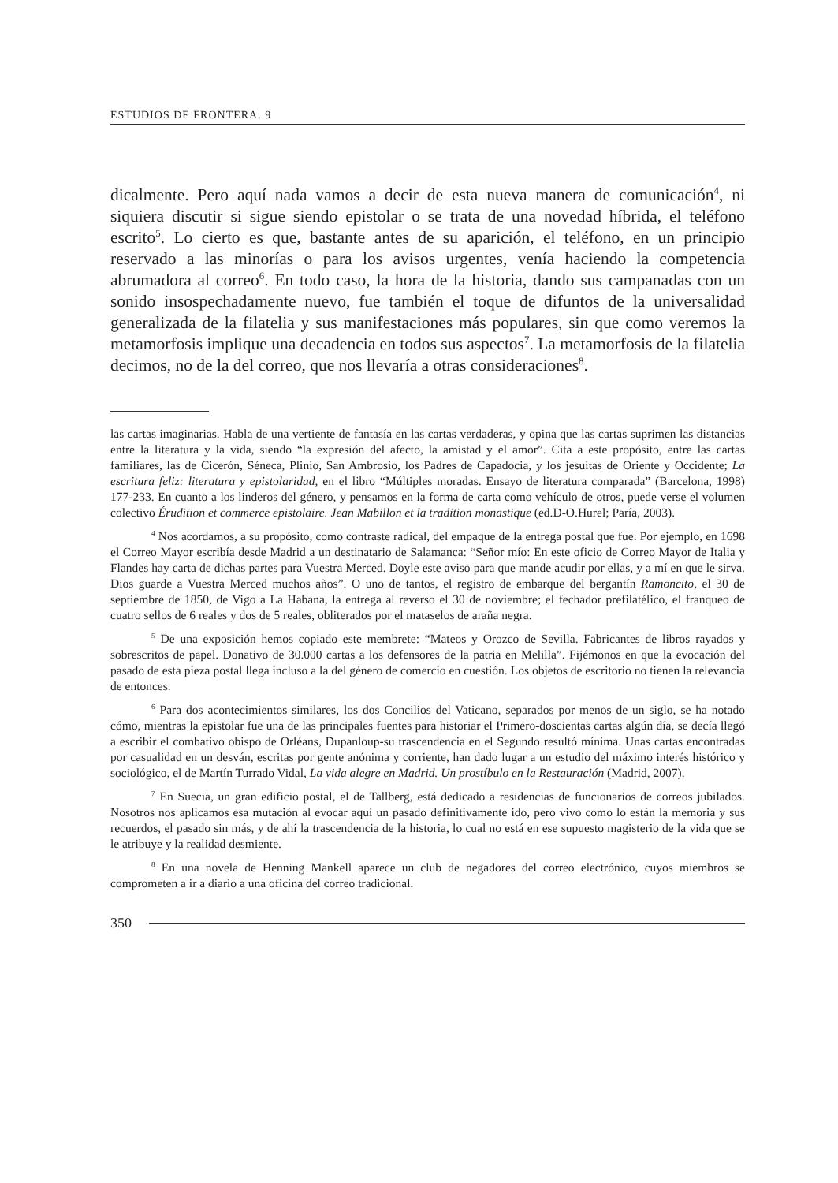ESTUDIOS DE FRONTERA. 9
dicalmente. Pero aquí nada vamos a decir de esta nueva manera de comunicación<sup>4</sup>, ni siquiera discutir si sigue siendo epistolar o se trata de una novedad híbrida, el teléfono escrito<sup>5</sup>. Lo cierto es que, bastante antes de su aparición, el teléfono, en un principio reservado a las minorías o para los avisos urgentes, venía haciendo la competencia abrumadora al correo<sup>6</sup>. En todo caso, la hora de la historia, dando sus campanadas con un sonido insospechadamente nuevo, fue también el toque de difuntos de la universalidad generalizada de la filatelia y sus manifestaciones más populares, sin que como veremos la metamorfosis implique una decadencia en todos sus aspectos<sup>7</sup>. La metamorfosis de la filatelia decimos, no de la del correo, que nos llevaría a otras consideraciones<sup>8</sup>.
las cartas imaginarias. Habla de una vertiente de fantasía en las cartas verdaderas, y opina que las cartas suprimen las distancias entre la literatura y la vida, siendo “la expresión del afecto, la amistad y el amor”. Cita a este propósito, entre las cartas familiares, las de Cicerón, Séneca, Plinio, San Ambrosio, los Padres de Capadocia, y los jesuitas de Oriente y Occidente; La escritura feliz: literatura y epistolaridad, en el libro “Múltiples moradas. Ensayo de literatura comparada” (Barcelona, 1998) 177-233. En cuanto a los linderos del género, y pensamos en la forma de carta como vehículo de otros, puede verse el volumen colectivo Érudition et commerce epistolaire. Jean Mabillon et la tradition monastique (ed.D-O.Hurel; Paría, 2003).
<sup>4</sup> Nos acordamos, a su propósito, como contraste radical, del empaque de la entrega postal que fue. Por ejemplo, en 1698 el Correo Mayor escribía desde Madrid a un destinatario de Salamanca: “Señor mío: En este oficio de Correo Mayor de Italia y Flandes hay carta de dichas partes para Vuestra Merced. Doyle este aviso para que mande acudir por ellas, y a mí en que le sirva. Dios guarde a Vuestra Merced muchos años”. O uno de tantos, el registro de embarque del bergantín Ramoncito, el 30 de septiembre de 1850, de Vigo a La Habana, la entrega al reverso el 30 de noviembre; el fechador prefilatélico, el franqueo de cuatro sellos de 6 reales y dos de 5 reales, obliterados por el mataselos de araña negra.
<sup>5</sup> De una exposición hemos copiado este membrete: “Mateos y Orozco de Sevilla. Fabricantes de libros rayados y sobrescritos de papel. Donativo de 30.000 cartas a los defensores de la patria en Melilla”. Fijémonos en que la evocación del pasado de esta pieza postal llega incluso a la del género de comercio en cuestión. Los objetos de escritorio no tienen la relevancia de entonces.
<sup>6</sup> Para dos acontecimientos similares, los dos Concilios del Vaticano, separados por menos de un siglo, se ha notado cómo, mientras la epistolar fue una de las principales fuentes para historiar el Primero-doscientas cartas algún día, se decía llegó a escribir el combativo obispo de Orléans, Dupanloup-su trascendencia en el Segundo resultó mínima. Unas cartas encontradas por casualidad en un desván, escritas por gente anónima y corriente, han dado lugar a un estudio del máximo interés histórico y sociológico, el de Martín Turrado Vidal, La vida alegre en Madrid. Un prostíbulo en la Restauración (Madrid, 2007).
<sup>7</sup> En Suecia, un gran edificio postal, el de Tallberg, está dedicado a residencias de funcionarios de correos jubilados. Nosotros nos aplicamos esa mutación al evocar aquí un pasado definitivamente ido, pero vivo como lo están la memoria y sus recuerdos, el pasado sin más, y de ahí la trascendencia de la historia, lo cual no está en ese supuesto magisterio de la vida que se le atribuye y la realidad desmiente.
<sup>8</sup> En una novela de Henning Mankell aparece un club de negadores del correo electrónico, cuyos miembros se comprometen a ir a diario a una oficina del correo tradicional.
350